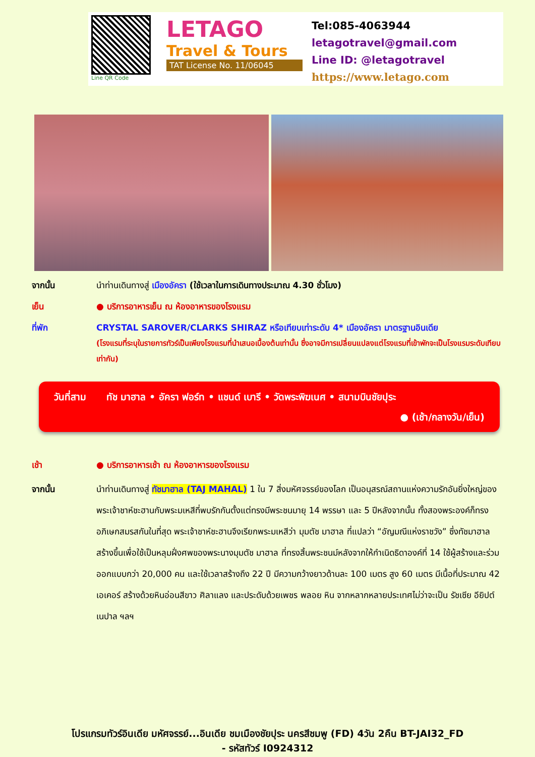Line QR Code
LETAGO
Travel & Tours
TAT License No. 11/06045
Tel:085-4063944
letagotravel@gmail.com
Line ID: @letagotravel
https://www.letago.com
จากนั้น นำท่านเดินทางสู่ เมืองอัครา (ใช้เวลาในการเดินทางประมาณ 4.30 ชั่วโมง)
เย็น ● บริการอาหารเย็น ณ ห้องอาหารของโรงแรม
ที่พัก CRYSTAL SAROVER/CLARKS SHIRAZ หรือเทียบเท่าระดับ 4* เมืองอัครา มาตรฐานอินเดีย
(โรงแรมที่ระบุในรายการทัวร์เป็นเพียงโรงแรมที่นำเสนอเบื้องต้นเท่านั้น ซึ่งอาจมีการเปลี่ยนแปลงแต่โรงแรมที่เข้าพักจะเป็นโรงแรมระดับเทียบเท่ากัน)
วันที่สาม ทัช มาฮาล • อัครา ฟอร์ท • แชนด์ เบารี • วัดพระพิฆเนศ • สนามบินชัยปุระ
● (เช้า/กลางวัน/เย็น)
เช้า ● บริการอาหารเช้า ณ ห้องอาหารของโรงแรม
จากนั้น นำท่านเดินทางสู่ ทัชมาฮาล (TAJ MAHAL) 1 ใน 7 สิ่งมหัศจรรย์ของโลก เป็นอนุสรณ์สถานแห่งความรักอันยิ่งใหญ่ของพระเจ้าชาห์ชะฮานกับพระมเหสีที่พบรักกันตั้งแต่ทรงมีพระชนมายุ 14 พรรษา และ 5 ปีหลังจากนั้น ทั้งสองพระองค์ก็ทรงอภิเษกสมรสกันในที่สุด พระเจ้าชาห์ชะฮานจึงเรียกพระมเหสีว่า มุมตัช มาฮาล ที่แปลว่า “อัญมณีแห่งราชวัง” ซึ่งทัชมาฮาลสร้างขึ้นเพื่อใช้เป็นหลุมฝั่งศพของพระนางมุมตัช มาฮาล ที่ทรงสิ้นพระชนม์หลังจากให้กำเนิดธิดาองค์ที่ 14 ใช้ผู้สร้างและร่วมออกแบบกว่า 20,000 คน และใช้เวลาสร้างถึง 22 ปี มีความกว้างยาวด้านละ 100 เมตร สูง 60 เมตร มีเนื้อที่ประมาณ 42 เอเคอร์ สร้างด้วยหินอ่อนสีขาว ศิลาแลง และประดับด้วยเพชร พลอย หิน จากหลากหลายประเทศไม่ว่าจะเป็น รัชเซีย อียิปต์ เนปาล ฯลฯ
โปรแกรมทัวร์อินเดีย มหัศจรรย์...อินเดีย ชมเมืองชัยปุระ นครสีชมพู (FD) 4วัน 2คืน BT-JAI32_FD
- รหัสทัวร์ I0924312